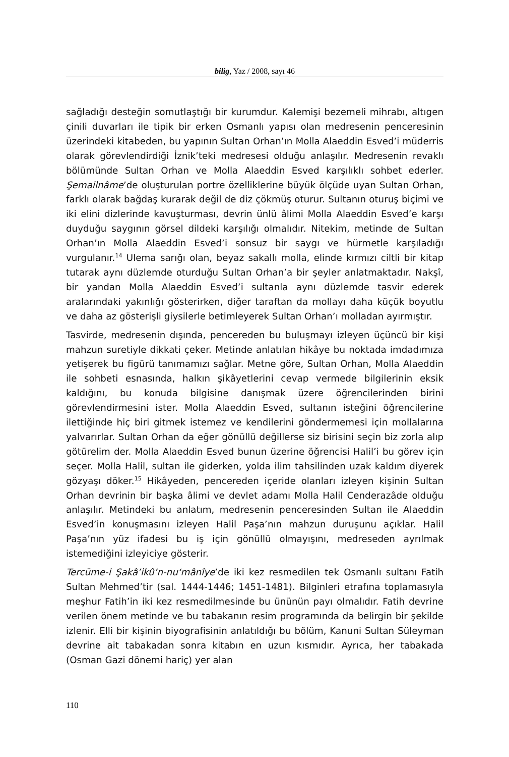bilig, Yaz / 2008, sayı 46
sağladığı desteğin somutlaştığı bir kurumdur. Kalemişi bezemeli mihrabı, altıgen çinili duvarları ile tipik bir erken Osmanlı yapısı olan medresenin penceresinin üzerindeki kitabeden, bu yapının Sultan Orhan’ın Molla Alaeddin Esved’i müderris olarak görevlendirdiği İznik’teki medresesi olduğu anlaşılır. Medresenin revaklı bölümünde Sultan Orhan ve Molla Alaeddin Esved karşılıklı sohbet ederler. Şemailnâme’de oluşturulan portre özelliklerine büyük ölçüde uyan Sultan Orhan, farklı olarak bağdaş kurarak değil de diz çökmüş oturur. Sultanın oturuş biçimi ve iki elini dizlerinde kavuşturması, devrin ünlü âlimi Molla Alaeddin Esved’e karşı duyduğu saygının görsel dildeki karşılığı olmalıdır. Nitekim, metinde de Sultan Orhan’ın Molla Alaeddin Esved’i sonsuz bir saygı ve hürmetle karşıladığı vurgulanır.<sup>14</sup> Ulema sarığı olan, beyaz sakallı molla, elinde kırmızı ciltli bir kitap tutarak aynı düzlemde oturduğu Sultan Orhan’a bir şeyler anlatmaktadır. Nakşî, bir yandan Molla Alaeddin Esved’i sultanla aynı düzlemde tasvir ederek aralarındaki yakınlığı gösterirken, diğer taraftan da mollayı daha küçük boyutlu ve daha az gösterişli giysilerle betimleyerek Sultan Orhan’ı molladan ayırmıştır.
Tasvirde, medresenin dışında, pencereden bu buluşmayı izleyen üçüncü bir kişi mahzun suretiyle dikkati çeker. Metinde anlatılan hikâye bu noktada imdadımıza yetişerek bu figürü tanımamızı sağlar. Metne göre, Sultan Orhan, Molla Alaeddin ile sohbeti esnasında, halkın şikâyetlerini cevap vermede bilgilerinin eksik kaldığını, bu konuda bilgisine danışmak üzere öğrencilerinden birini görevlendirmesini ister. Molla Alaeddin Esved, sultanın isteğini öğrencilerine ilettiğinde hiç biri gitmek istemez ve kendilerini göndermemesi için mollalarına yalvarırlar. Sultan Orhan da eğer gönüllü değillerse siz birisini seçin biz zorla alıp götürelim der. Molla Alaeddin Esved bunun üzerine öğrencisi Halil’i bu görev için seçer. Molla Halil, sultan ile giderken, yolda ilim tahsilinden uzak kaldım diyerek gözyaşı döker.<sup>15</sup> Hikâyeden, pencereden içeride olanları izleyen kişinin Sultan Orhan devrinin bir başka âlimi ve devlet adamı Molla Halil Cenderazâde olduğu anlaşılır. Metindeki bu anlatım, medresenin penceresinden Sultan ile Alaeddin Esved’in konuşmasını izleyen Halil Paşa’nın mahzun duruşunu açıklar. Halil Paşa’nın yüz ifadesi bu iş için gönüllü olmayışını, medreseden ayrılmak istemediğini izleyiciye gösterir.
Tercüme-i Şakâ’ikû’n-nu‘mânîye’de iki kez resmedilen tek Osmanlı sultanı Fatih Sultan Mehmed’tir (sal. 1444-1446; 1451-1481). Bilginleri etrafına toplamasıyla meşhur Fatih’in iki kez resmedilmesinde bu ününün payı olmalıdır. Fatih devrine verilen önem metinde ve bu tabakanın resim programında da belirgin bir şekilde izlenir. Elli bir kişinin biyografisinin anlatıldığı bu bölüm, Kanuni Sultan Süleyman devrine ait tabakadan sonra kitabın en uzun kısmıdır. Ayrıca, her tabakada (Osman Gazi dönemi hariç) yer alan
110